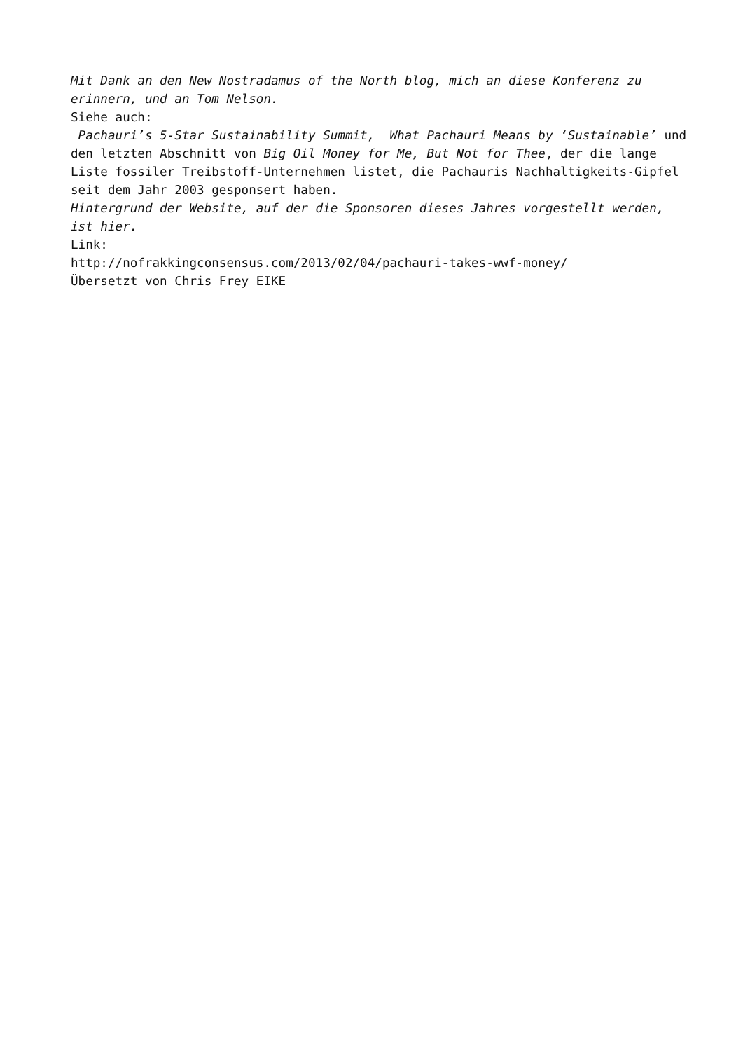Mit Dank an den New Nostradamus of the North blog, mich an diese Konferenz zu erinnern, und an Tom Nelson.
Siehe auch:
Pachauri’s 5-Star Sustainability Summit, What Pachauri Means by ‘Sustainable’ und den letzten Abschnitt von Big Oil Money for Me, But Not for Thee, der die lange Liste fossiler Treibstoff-Unternehmen listet, die Pachauris Nachhaltigkeits-Gipfel seit dem Jahr 2003 gesponsert haben.
Hintergrund der Website, auf der die Sponsoren dieses Jahres vorgestellt werden, ist hier.
Link:
http://nofrakkingconsensus.com/2013/02/04/pachauri-takes-wwf-money/
Übersetzt von Chris Frey EIKE